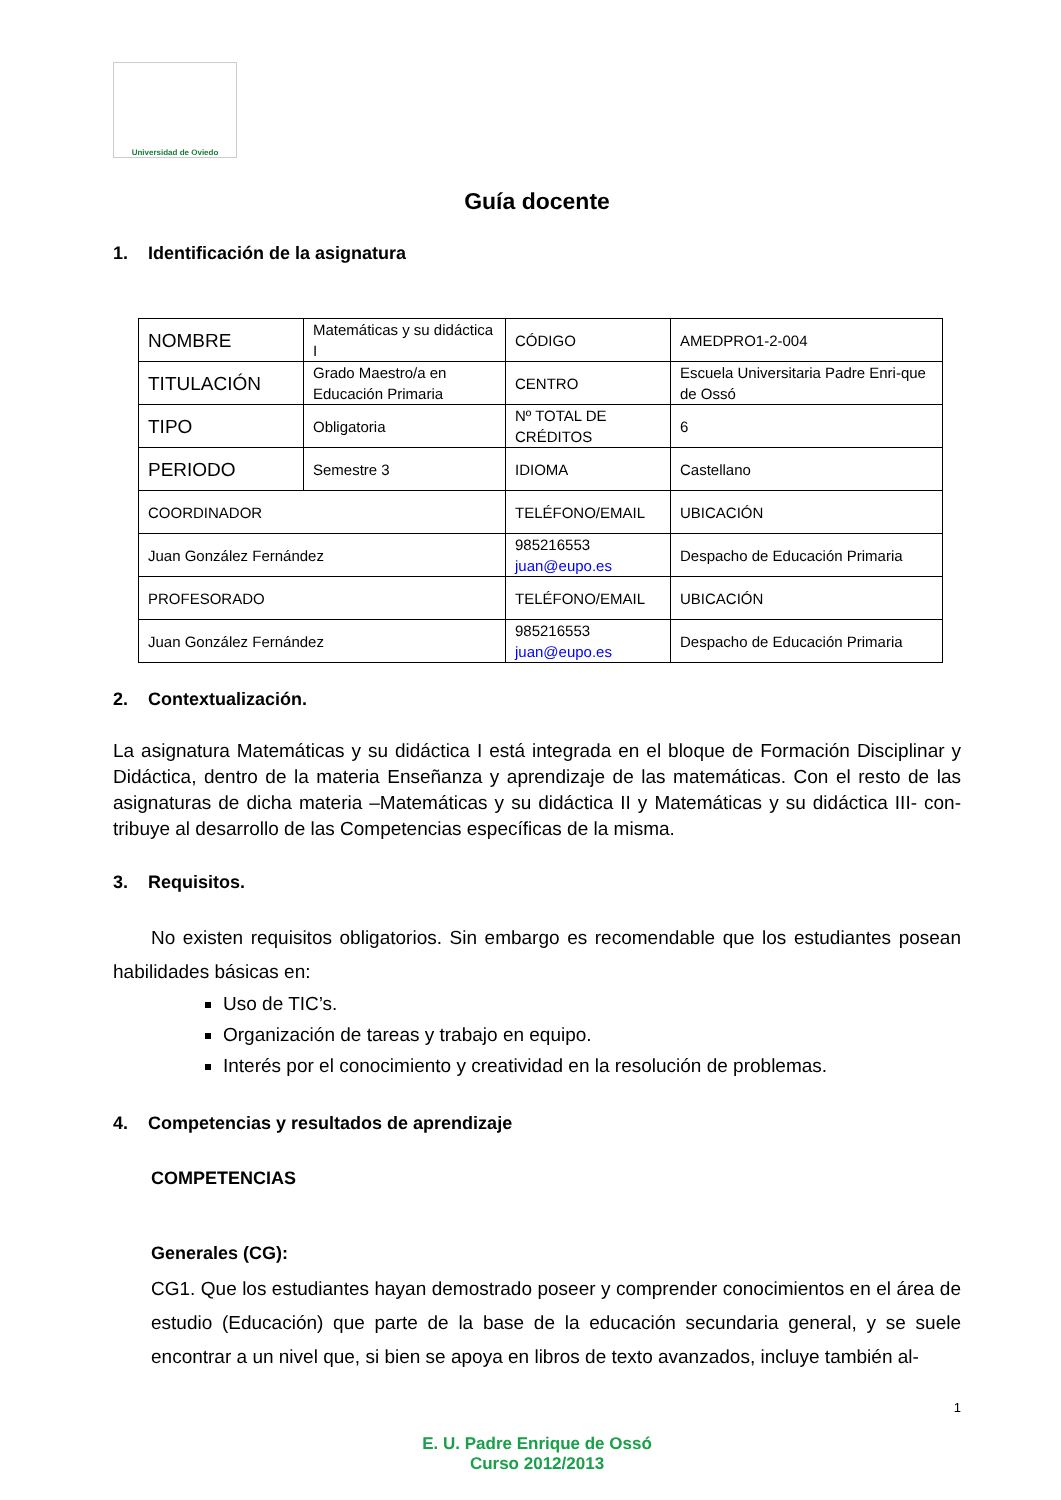Universidad de Oviedo
Guía docente
1. Identificación de la asignatura
| NOMBRE | Matemáticas y su didáctica I | CÓDIGO | AMEDPRO1-2-004 |
| TITULACIÓN | Grado Maestro/a en Educación Primaria | CENTRO | Escuela Universitaria Padre Enri-que de Ossó |
| TIPO | Obligatoria | Nº TOTAL DE CRÉDITOS | 6 |
| PERIODO | Semestre 3 | IDIOMA | Castellano |
| COORDINADOR | | TELÉFONO/EMAIL | UBICACIÓN |
| Juan González Fernández | | 985216553 juan@eupo.es | Despacho de Educación Primaria |
| PROFESORADO | | TELÉFONO/EMAIL | UBICACIÓN |
| Juan González Fernández | | 985216553 juan@eupo.es | Despacho de Educación Primaria |
2. Contextualización.
La asignatura Matemáticas y su didáctica I está integrada en el bloque de Formación Disciplinar y Didáctica, dentro de la materia Enseñanza y aprendizaje de las matemáticas. Con el resto de las asignaturas de dicha materia –Matemáticas y su didáctica II y Matemáticas y su didáctica III- con-tribuye al desarrollo de las Competencias específicas de la misma.
3. Requisitos.
No existen requisitos obligatorios. Sin embargo es recomendable que los estudiantes posean habilidades básicas en:
Uso de TIC’s.
Organización de tareas y trabajo en equipo.
Interés por el conocimiento y creatividad en la resolución de problemas.
4. Competencias y resultados de aprendizaje
COMPETENCIAS
Generales (CG):
CG1. Que los estudiantes hayan demostrado poseer y comprender conocimientos en el área de estudio (Educación) que parte de la base de la educación secundaria general, y se suele encontrar a un nivel que, si bien se apoya en libros de texto avanzados, incluye también al-
E. U. Padre Enrique de Ossó
Curso 2012/2013
1